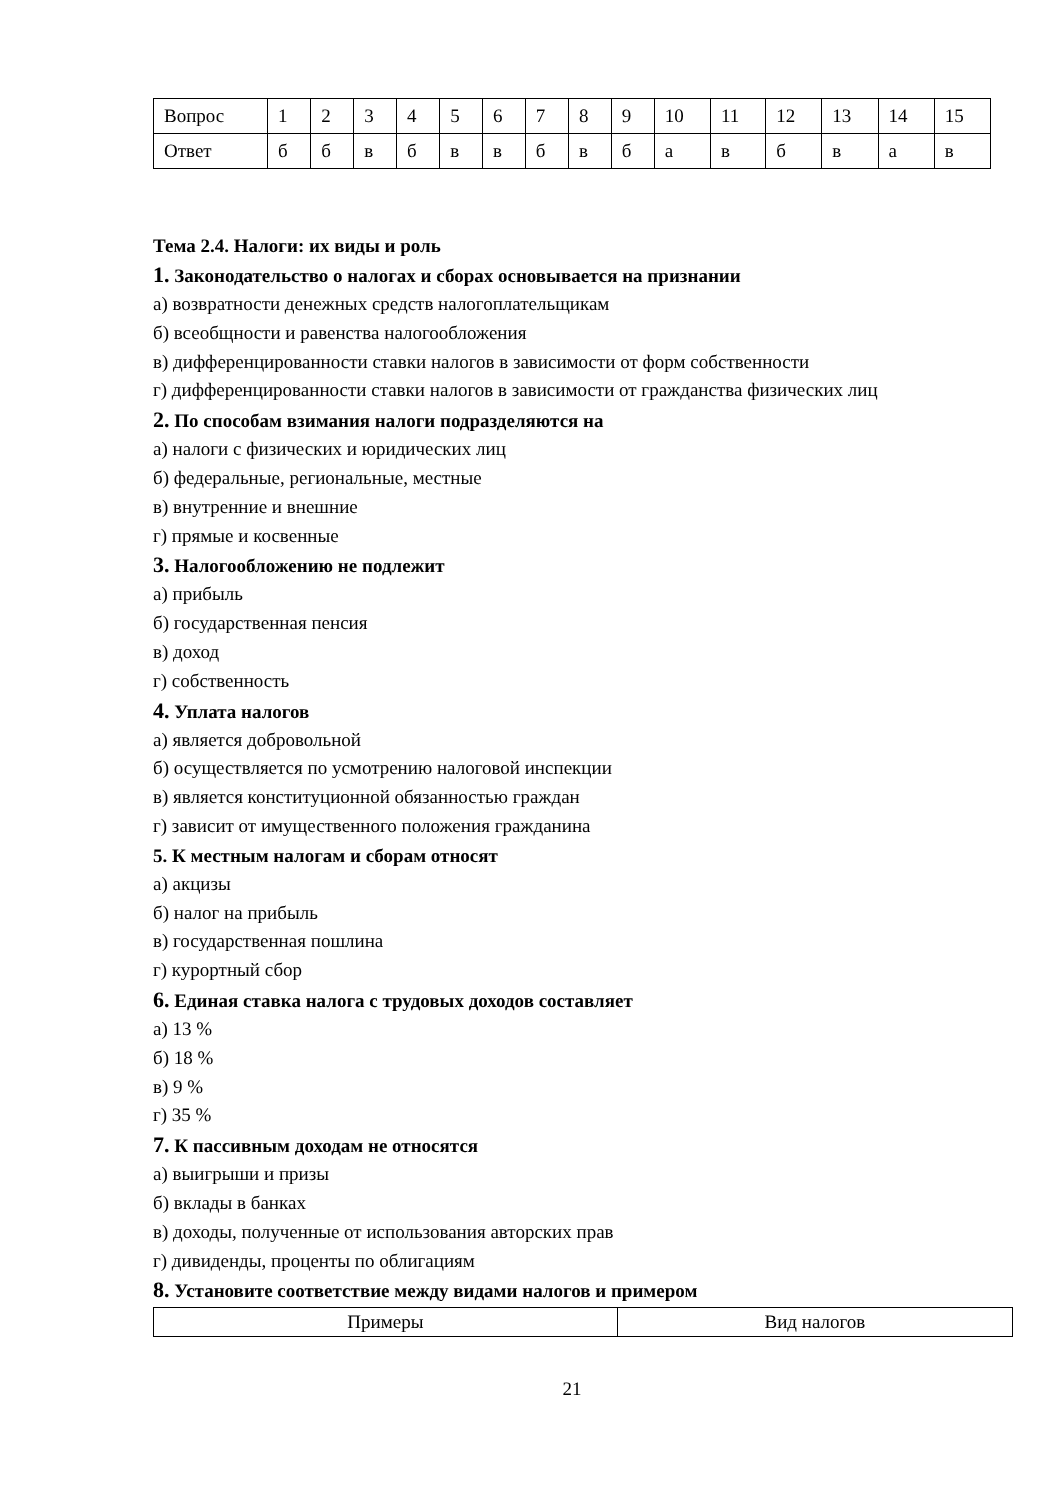| Вопрос | 1 | 2 | 3 | 4 | 5 | 6 | 7 | 8 | 9 | 10 | 11 | 12 | 13 | 14 | 15 |
| Ответ | б | б | в | б | в | в | б | в | б | а | в | б | в | а | в |
Тема 2.4. Налоги: их виды и роль
1. Законодательство о налогах и сборах основывается на признании
а) возвратности денежных средств налогоплательщикам
б) всеобщности и равенства налогообложения
в) дифференцированности ставки налогов в зависимости от форм собственности
г) дифференцированности ставки налогов в зависимости от гражданства физических лиц
2. По способам взимания налоги подразделяются на
а) налоги с физических и юридических лиц
б) федеральные, региональные, местные
в) внутренние и внешние
г) прямые и косвенные
3. Налогообложению не подлежит
а) прибыль
б) государственная пенсия
в) доход
г) собственность
4. Уплата налогов
а) является добровольной
б) осуществляется по усмотрению налоговой инспекции
в) является конституционной обязанностью граждан
г) зависит от имущественного положения гражданина
5. К местным налогам и сборам относят
а) акцизы
б) налог на прибыль
в) государственная пошлина
г) курортный сбор
6. Единая ставка налога с трудовых доходов составляет
а) 13 %
б) 18 %
в) 9 %
г) 35 %
7. К пассивным доходам не относятся
а) выигрыши и призы
б) вклады в банках
в) доходы, полученные от использования авторских прав
г) дивиденды, проценты по облигациям
8. Установите соответствие между видами налогов и примером
| Примеры | Вид налогов |
21